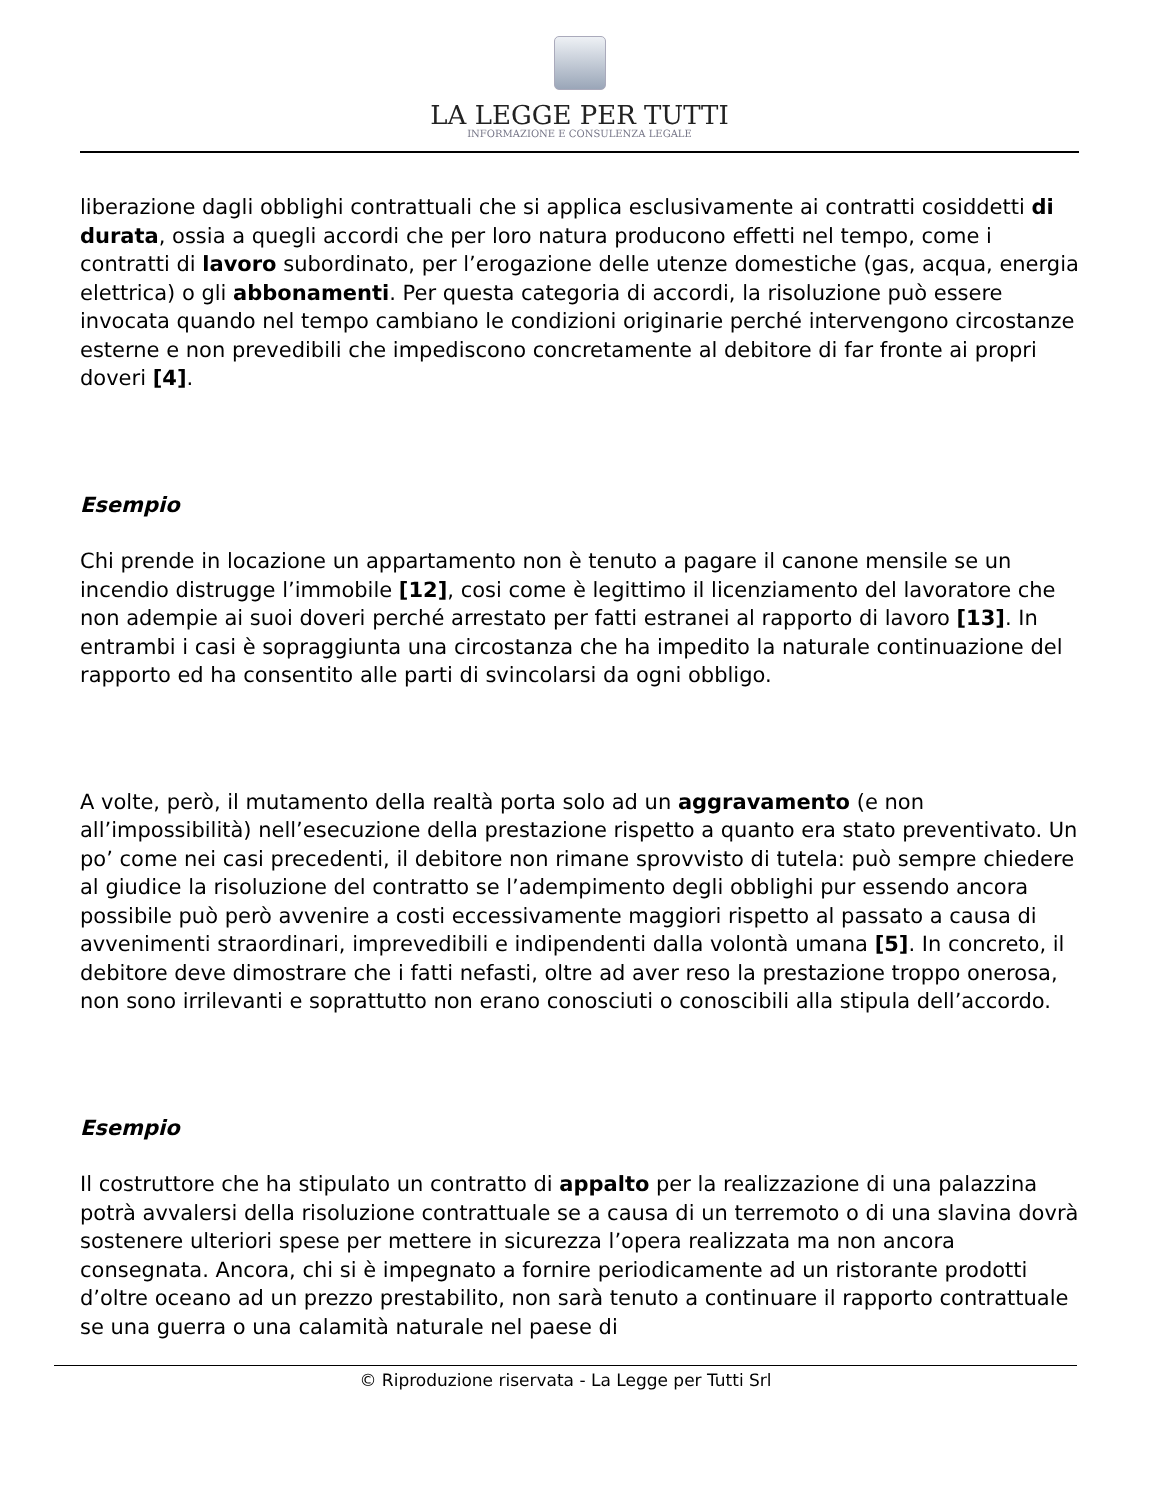LA LEGGE PER TUTTI
INFORMAZIONE E CONSULENZA LEGALE
liberazione dagli obblighi contrattuali che si applica esclusivamente ai contratti cosiddetti di durata, ossia a quegli accordi che per loro natura producono effetti nel tempo, come i contratti di lavoro subordinato, per l’erogazione delle utenze domestiche (gas, acqua, energia elettrica) o gli abbonamenti. Per questa categoria di accordi, la risoluzione può essere invocata quando nel tempo cambiano le condizioni originarie perché intervengono circostanze esterne e non prevedibili che impediscono concretamente al debitore di far fronte ai propri doveri [4].
Esempio
Chi prende in locazione un appartamento non è tenuto a pagare il canone mensile se un incendio distrugge l’immobile [12], cosi come è legittimo il licenziamento del lavoratore che non adempie ai suoi doveri perché arrestato per fatti estranei al rapporto di lavoro [13]. In entrambi i casi è sopraggiunta una circostanza che ha impedito la naturale continuazione del rapporto ed ha consentito alle parti di svincolarsi da ogni obbligo.
A volte, però, il mutamento della realtà porta solo ad un aggravamento (e non all’impossibilità) nell’esecuzione della prestazione rispetto a quanto era stato preventivato. Un po’ come nei casi precedenti, il debitore non rimane sprovvisto di tutela: può sempre chiedere al giudice la risoluzione del contratto se l’adempimento degli obblighi pur essendo ancora possibile può però avvenire a costi eccessivamente maggiori rispetto al passato a causa di avvenimenti straordinari, imprevedibili e indipendenti dalla volontà umana [5]. In concreto, il debitore deve dimostrare che i fatti nefasti, oltre ad aver reso la prestazione troppo onerosa, non sono irrilevanti e soprattutto non erano conosciuti o conoscibili alla stipula dell’accordo.
Esempio
Il costruttore che ha stipulato un contratto di appalto per la realizzazione di una palazzina potrà avvalersi della risoluzione contrattuale se a causa di un terremoto o di una slavina dovrà sostenere ulteriori spese per mettere in sicurezza l’opera realizzata ma non ancora consegnata. Ancora, chi si è impegnato a fornire periodicamente ad un ristorante prodotti d’oltre oceano ad un prezzo prestabilito, non sarà tenuto a continuare il rapporto contrattuale se una guerra o una calamità naturale nel paese di
© Riproduzione riservata - La Legge per Tutti Srl